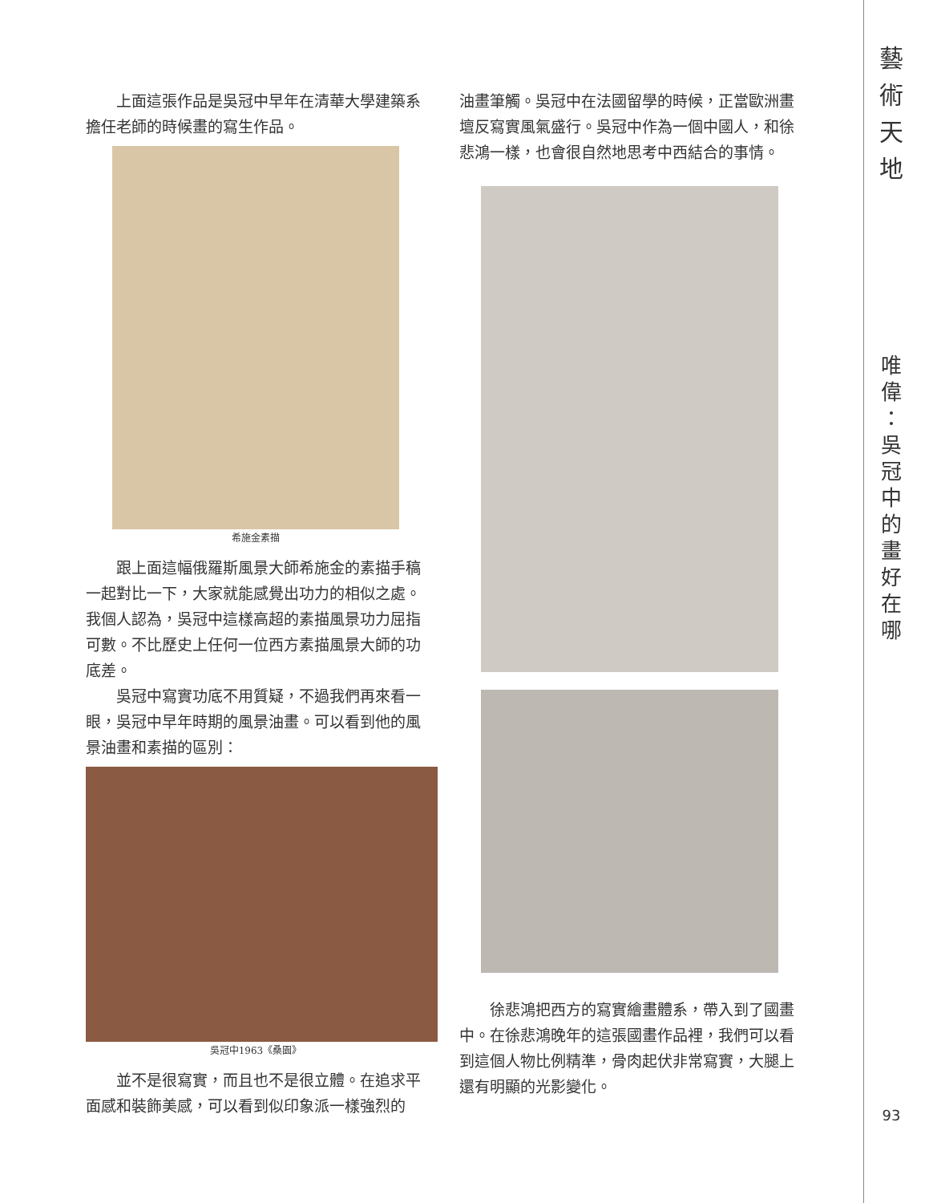上面這張作品是吳冠中早年在清華大學建築系擔任老師的時候畫的寫生作品。
希施金素描
跟上面這幅俄羅斯風景大師希施金的素描手稿一起對比一下，大家就能感覺出功力的相似之處。我個人認為，吳冠中這樣高超的素描風景功力屈指可數。不比歷史上任何一位西方素描風景大師的功底差。
吳冠中寫實功底不用質疑，不過我們再來看一眼，吳冠中早年時期的風景油畫。可以看到他的風景油畫和素描的區別：
吳冠中1963《桑園》
並不是很寫實，而且也不是很立體。在追求平面感和裝飾美感，可以看到似印象派一樣強烈的
油畫筆觸。吳冠中在法國留學的時候，正當歐洲畫壇反寫實風氣盛行。吳冠中作為一個中國人，和徐悲鴻一樣，也會很自然地思考中西結合的事情。
徐悲鴻把西方的寫實繪畫體系，帶入到了國畫中。在徐悲鴻晚年的這張國畫作品裡，我們可以看到這個人物比例精準，骨肉起伏非常寫實，大腿上還有明顯的光影變化。
藝
術
天
地
唯
偉
：
吳
冠
中
的
畫
好
在
哪
93